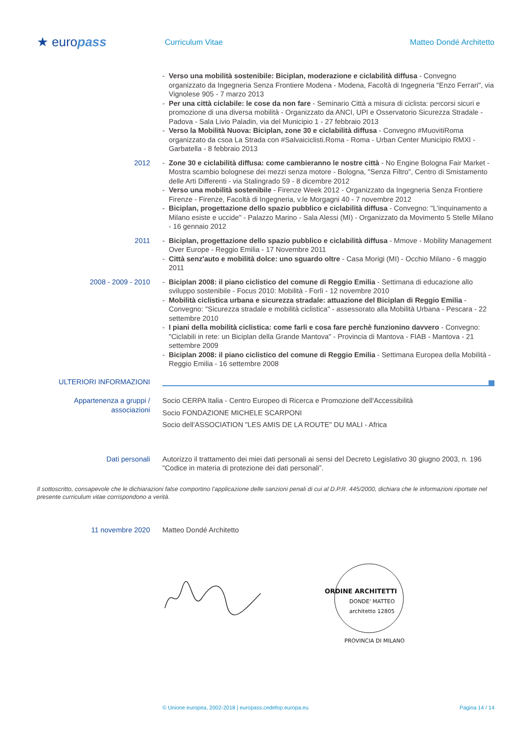★ europass
Curriculum Vitae Matteo Dondé Architetto
- Verso una mobilità sostenibile: Biciplan, moderazione e ciclabilità diffusa - Convegno organizzato da Ingegneria Senza Frontiere Modena - Modena, Facoltà di Ingegneria "Enzo Ferrari", via Vignolese 905 - 7 marzo 2013
- Per una città ciclabile: le cose da non fare - Seminario Città a misura di ciclista: percorsi sicuri e promozione di una diversa mobilità - Organizzato da ANCI, UPI e Osservatorio Sicurezza Stradale - Padova - Sala Livio Paladin, via del Municipio 1 - 27 febbraio 2013
- Verso la Mobilità Nuova: Biciplan, zone 30 e ciclabilità diffusa - Convegno #MuovitiRoma organizzato da csoa La Strada con #Salvaiciclisti.Roma - Roma - Urban Center Municipio RMXI - Garbatella - 8 febbraio 2013
2012 - Zone 30 e ciclabilità diffusa: come cambieranno le nostre città - No Engine Bologna Fair Market - Mostra scambio bolognese dei mezzi senza motore - Bologna, "Senza Filtro", Centro di Smistamento delle Arti Differenti - via Stalingrado 59 - 8 dicembre 2012
- Verso una mobilità sostenibile - Firenze Week 2012 - Organizzato da Ingegneria Senza Frontiere Firenze - Firenze, Facoltà di Ingegneria, v.le Morgagni 40 - 7 novembre 2012
- Biciplan, progettazione dello spazio pubblico e ciclabilità diffusa - Convegno: "L'inquinamento a Milano esiste e uccide" - Palazzo Marino - Sala Alessi (MI) - Organizzato da Movimento 5 Stelle Milano - 16 gennaio 2012
2011 - Biciplan, progettazione dello spazio pubblico e ciclabilità diffusa - Mmove - Mobility Management Over Europe - Reggio Emilia - 17 Novembre 2011
- Città senz'auto e mobilità dolce: uno sguardo oltre - Casa Morigi (MI) - Occhio Milano - 6 maggio 2011
2008 - 2009 - 2010 - Biciplan 2008: il piano ciclistico del comune di Reggio Emilia - Settimana di educazione allo sviluppo sostenibile - Focus 2010: Mobilità - Forlì - 12 novembre 2010
- Mobilità ciclistica urbana e sicurezza stradale: attuazione del Biciplan di Reggio Emilia - Convegno: "Sicurezza stradale e mobilità ciclistica" - assessorato alla Mobilità Urbana - Pescara - 22 settembre 2010
- I piani della mobilità ciclistica: come farli e cosa fare perchè funzionino davvero - Convegno: "Ciclabili in rete: un Biciplan della Grande Mantova" - Provincia di Mantova - FIAB - Mantova - 21 settembre 2009
- Biciplan 2008: il piano ciclistico del comune di Reggio Emilia - Settimana Europea della Mobilità - Reggio Emilia - 16 settembre 2008
ULTERIORI INFORMAZIONI
Appartenenza a gruppi / associazioni
Socio CERPA Italia - Centro Europeo di Ricerca e Promozione dell'Accessibilità
Socio FONDAZIONE MICHELE SCARPONI
Socio dell’ASSOCIATION "LES AMIS DE LA ROUTE" DU MALI - Africa
Dati personali Autorizzo il trattamento dei miei dati personali ai sensi del Decreto Legislativo 30 giugno 2003, n. 196 "Codice in materia di protezione dei dati personali”.
Il sottoscritto, consapevole che le dichiarazioni false comportino l’applicazione delle sanzioni penali di cui al D.P.R. 445/2000, dichiara che le informazioni riportate nel presente curriculum vitae corrispondono a verità.
11 novembre 2020 Matteo Dondé Architetto
ORDINE ARCHITETTI
DONDE' MATTEO
architetto 12805
PROVINCIA DI MILANO
© Unione europea, 2002-2018 | europass.cedefop.europa.eu Pagina 14 / 14